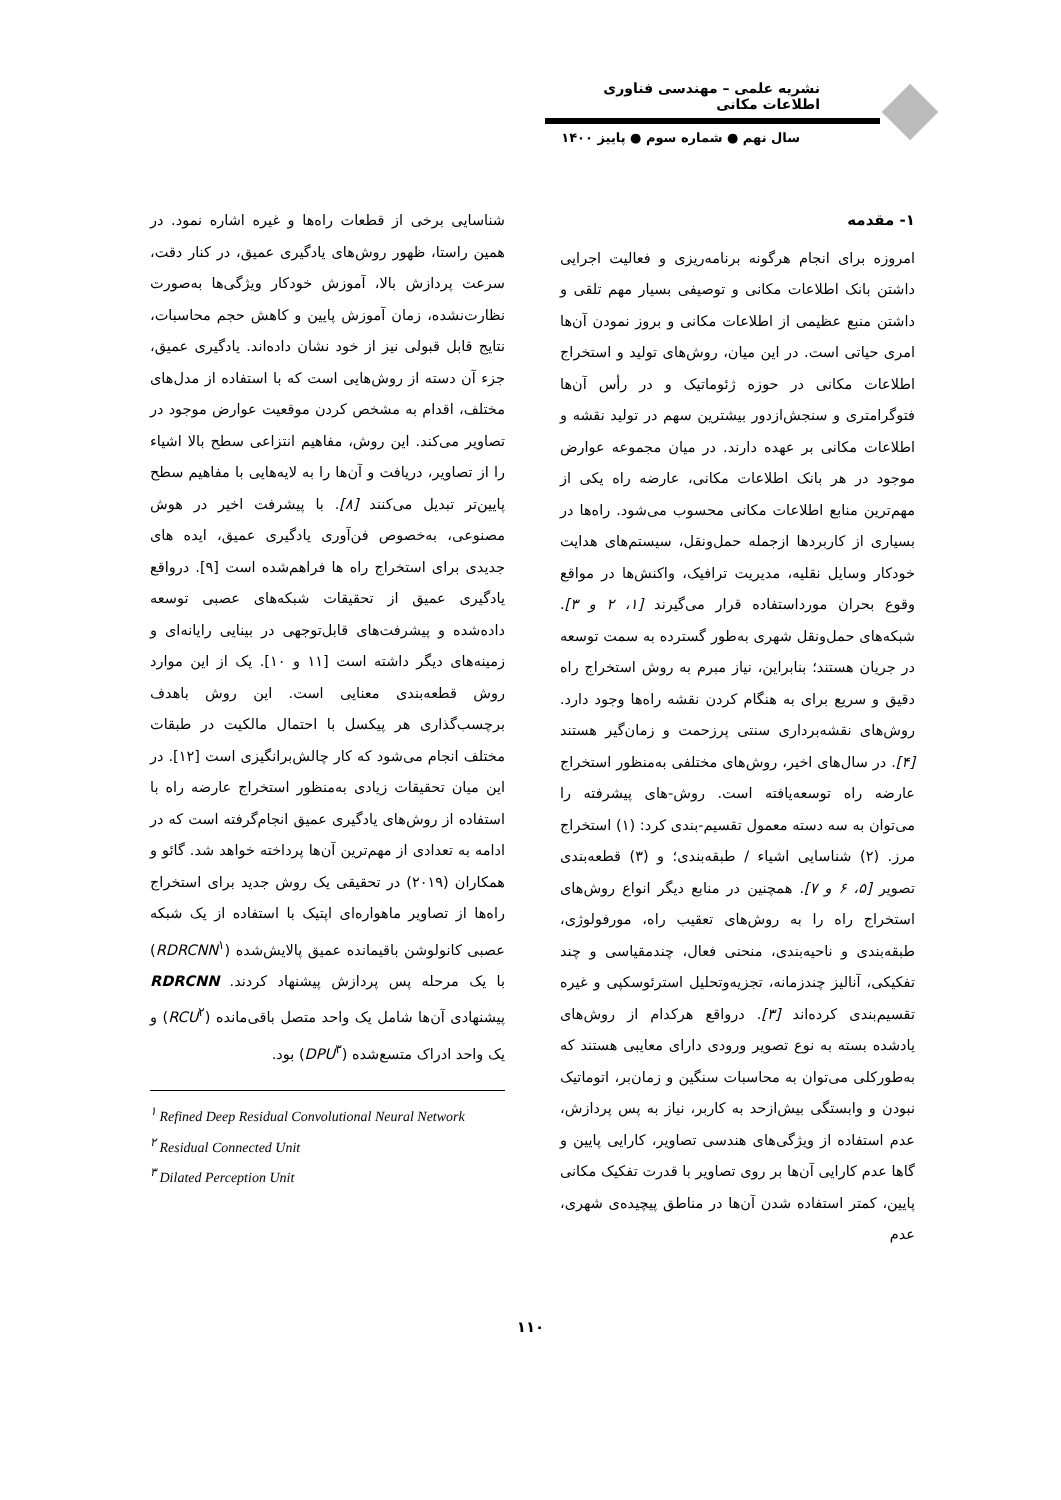نشریه علمی – مهندسی فناوری اطلاعات مکانی
سال نهم ● شماره سوم ● پاییز ۱۴۰۰
۱- مقدمه
امروزه برای انجام هرگونه برنامه‌ریزی و فعالیت اجرایی داشتن بانک اطلاعات مکانی و توصیفی بسیار مهم تلقی و داشتن منبع عظیمی از اطلاعات مکانی و بروز نمودن آن‌ها امری حیاتی است. در این میان، روش‌های تولید و استخراج اطلاعات مکانی در حوزه ژئوماتیک و در رأس آن‌ها فتوگرامتری و سنجش‌ازدور بیشترین سهم در تولید نقشه و اطلاعات مکانی بر عهده دارند. در میان مجموعه عوارض موجود در هر بانک اطلاعات مکانی، عارضه راه یکی از مهم‌ترین منابع اطلاعات مکانی محسوب می‌شود. راه‌ها در بسیاری از کاربردها ازجمله حمل‌ونقل، سیستم‌های هدایت خودکار وسایل نقلیه، مدیریت ترافیک، واکنش‌ها در مواقع وقوع بحران مورداستفاده قرار می‌گیرند [۱، ۲ و ۳]. شبکه‌های حمل‌ونقل شهری به‌طور گسترده به سمت توسعه در جریان هستند؛ بنابراین، نیاز مبرم به روش استخراج راه دقیق و سریع برای به هنگام کردن نقشه راه‌ها وجود دارد. روش‌های نقشه‌برداری سنتی پرزحمت و زمان‌گیر هستند [۴]. در سال‌های اخیر، روش‌های مختلفی به‌منظور استخراج عارضه راه توسعه‌یافته است. روش-های پیشرفته را می‌توان به سه دسته معمول تقسیم-بندی کرد: (۱) استخراج مرز. (۲) شناسایی اشیاء / طبقه‌بندی؛ و (۳) قطعه‌بندی تصویر [۵، ۶ و ۷]. همچنین در منابع دیگر انواع روش‌های استخراج راه را به روش‌های تعقیب راه، مورفولوژی، طبقه‌بندی و ناحیه‌بندی، منحنی فعال، چندمقیاسی و چند تفکیکی، آنالیز چندزمانه، تجزیه‌وتحلیل استرئوسکپی و غیره تقسیم‌بندی کرده‌اند [۳]. درواقع هرکدام از روش‌های یادشده بسته به نوع تصویر ورودی دارای معایبی هستند که به‌طورکلی می‌توان به محاسبات سنگین و زمان‌بر، اتوماتیک نبودن و وابستگی بیش‌ازحد به کاربر، نیاز به پس پردازش، عدم استفاده از ویژگی‌های هندسی تصاویر، کارایی پایین و گاها عدم کارایی آن‌ها بر روی تصاویر با قدرت تفکیک مکانی پایین، کمتر استفاده شدن آن‌ها در مناطق پیچیده‌ی شهری، عدم
شناسایی برخی از قطعات راه‌ها و غیره اشاره نمود. در همین راستا، ظهور روش‌های یادگیری عمیق، در کنار دقت، سرعت پردازش بالا، آموزش خودکار ویژگی‌ها به‌صورت نظارت‌نشده، زمان آموزش پایین و کاهش حجم محاسبات، نتایج قابل قبولی نیز از خود نشان داده‌اند. یادگیری عمیق، جزء آن دسته از روش‌هایی است که با استفاده از مدل‌های مختلف، اقدام به مشخص کردن موقعیت عوارض موجود در تصاویر می‌کند. این روش، مفاهیم انتزاعی سطح بالا اشیاء را از تصاویر، دریافت و آن‌ها را به لایه‌هایی با مفاهیم سطح پایین‌تر تبدیل می‌کنند [۸]. با پیشرفت اخیر در هوش مصنوعی، به‌خصوص فن‌آوری یادگیری عمیق، ایده های جدیدی برای استخراج راه ها فراهم‌شده است [۹]. درواقع یادگیری عمیق از تحقیقات شبکه‌های عصبی توسعه داده‌شده و پیشرفت‌های قابل‌توجهی در بینایی رایانه‌ای و زمینه‌های دیگر داشته است [۱۱ و ۱۰]. یک از این موارد روش قطعه‌بندی معنایی است. این روش باهدف برچسب‌گذاری هر پیکسل با احتمال مالکیت در طبقات مختلف انجام می‌شود که کار چالش‌برانگیزی است [۱۲]. در این میان تحقیقات زیادی به‌منظور استخراج عارضه راه با استفاده از روش‌های یادگیری عمیق انجام‌گرفته است که در ادامه به تعدادی از مهم‌ترین آن‌ها پرداخته خواهد شد. گائو و همکاران (۲۰۱۹) در تحقیقی یک روش جدید برای استخراج راه‌ها از تصاویر ماهواره‌ای اپتیک با استفاده از یک شبکه عصبی کانولوشن باقیمانده عمیق پالایش‌شده (RDRCNN<sup>۱</sup>) با یک مرحله پس پردازش پیشنهاد کردند. RDRCNN پیشنهادی آن‌ها شامل یک واحد متصل باقی‌مانده (RCU<sup>۲</sup>) و یک واحد ادراک متسع‌شده (DPU<sup>۳</sup>) بود.
<sup>۱</sup> Refined Deep Residual Convolutional Neural Network
<sup>۲</sup> Residual Connected Unit
<sup>۳</sup> Dilated Perception Unit
۱۱۰